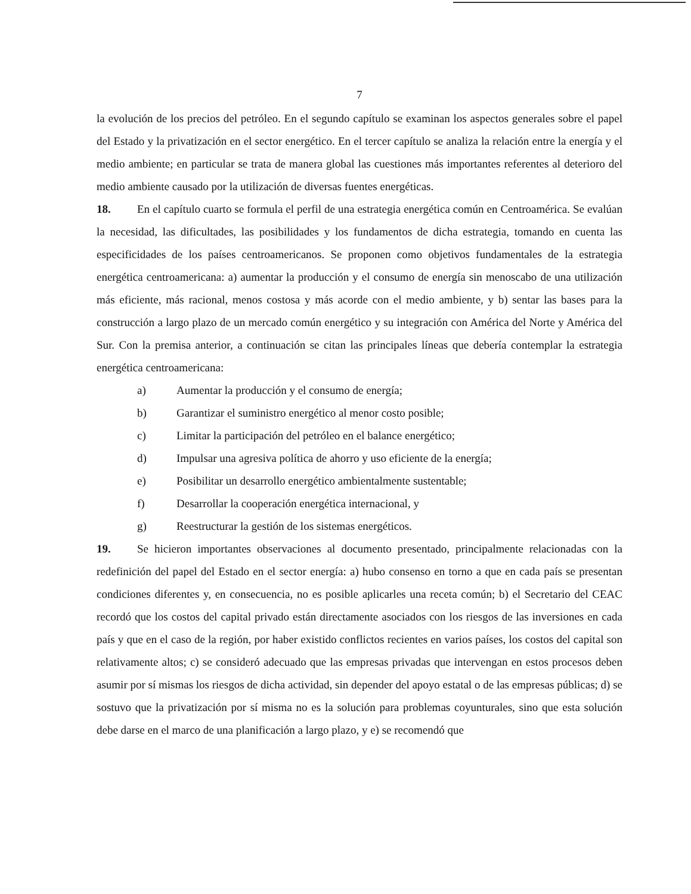7
la evolución de los precios del petróleo. En el segundo capítulo se examinan los aspectos generales sobre el papel del Estado y la privatización en el sector energético. En el tercer capítulo se analiza la relación entre la energía y el medio ambiente; en particular se trata de manera global las cuestiones más importantes referentes al deterioro del medio ambiente causado por la utilización de diversas fuentes energéticas.
18. En el capítulo cuarto se formula el perfil de una estrategia energética común en Centroamérica. Se evalúan la necesidad, las dificultades, las posibilidades y los fundamentos de dicha estrategia, tomando en cuenta las especificidades de los países centroamericanos. Se proponen como objetivos fundamentales de la estrategia energética centroamericana: a) aumentar la producción y el consumo de energía sin menoscabo de una utilización más eficiente, más racional, menos costosa y más acorde con el medio ambiente, y b) sentar las bases para la construcción a largo plazo de un mercado común energético y su integración con América del Norte y América del Sur. Con la premisa anterior, a continuación se citan las principales líneas que debería contemplar la estrategia energética centroamericana:
a) Aumentar la producción y el consumo de energía;
b) Garantizar el suministro energético al menor costo posible;
c) Limitar la participación del petróleo en el balance energético;
d) Impulsar una agresiva política de ahorro y uso eficiente de la energía;
e) Posibilitar un desarrollo energético ambientalmente sustentable;
f) Desarrollar la cooperación energética internacional, y
g) Reestructurar la gestión de los sistemas energéticos.
19. Se hicieron importantes observaciones al documento presentado, principalmente relacionadas con la redefinición del papel del Estado en el sector energía: a) hubo consenso en torno a que en cada país se presentan condiciones diferentes y, en consecuencia, no es posible aplicarles una receta común; b) el Secretario del CEAC recordó que los costos del capital privado están directamente asociados con los riesgos de las inversiones en cada país y que en el caso de la región, por haber existido conflictos recientes en varios países, los costos del capital son relativamente altos; c) se consideró adecuado que las empresas privadas que intervengan en estos procesos deben asumir por sí mismas los riesgos de dicha actividad, sin depender del apoyo estatal o de las empresas públicas; d) se sostuvo que la privatización por sí misma no es la solución para problemas coyunturales, sino que esta solución debe darse en el marco de una planificación a largo plazo, y e) se recomendó que